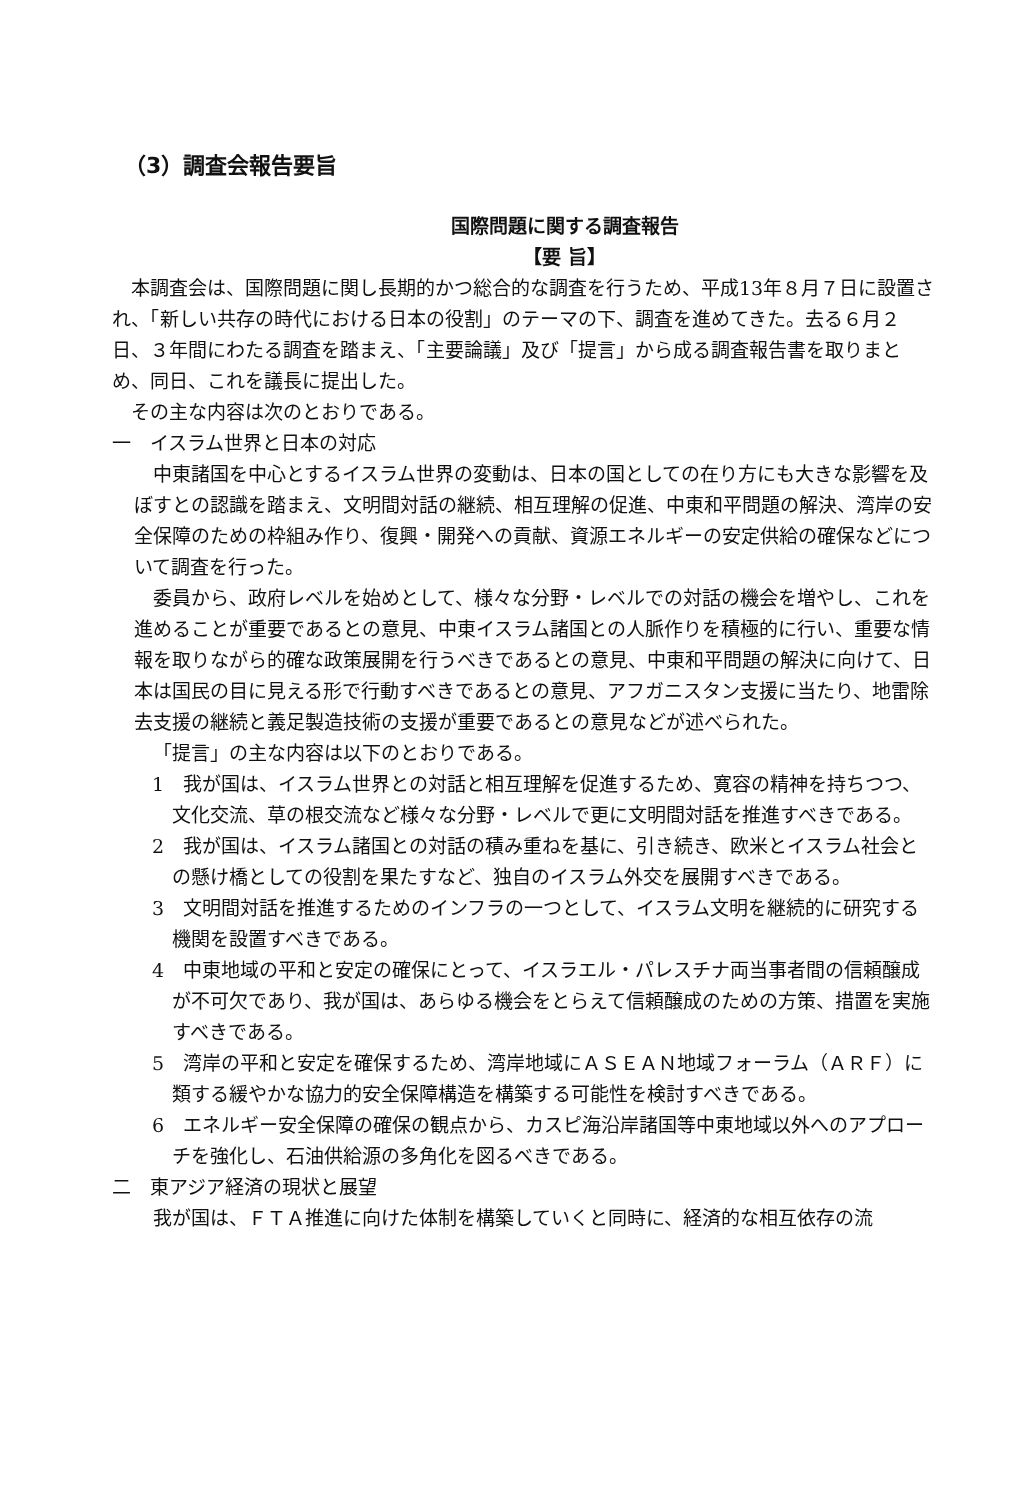（3）調査会報告要旨
国際問題に関する調査報告
【要 旨】
本調査会は、国際問題に関し長期的かつ総合的な調査を行うため、平成13年８月７日に設置され、「新しい共存の時代における日本の役割」のテーマの下、調査を進めてきた。去る６月２日、３年間にわたる調査を踏まえ、「主要論議」及び「提言」から成る調査報告書を取りまとめ、同日、これを議長に提出した。
その主な内容は次のとおりである。
一　イスラム世界と日本の対応
中東諸国を中心とするイスラム世界の変動は、日本の国としての在り方にも大きな影響を及ぼすとの認識を踏まえ、文明間対話の継続、相互理解の促進、中東和平問題の解決、湾岸の安全保障のための枠組み作り、復興・開発への貢献、資源エネルギーの安定供給の確保などについて調査を行った。
委員から、政府レベルを始めとして、様々な分野・レベルでの対話の機会を増やし、これを進めることが重要であるとの意見、中東イスラム諸国との人脈作りを積極的に行い、重要な情報を取りながら的確な政策展開を行うべきであるとの意見、中東和平問題の解決に向けて、日本は国民の目に見える形で行動すべきであるとの意見、アフガニスタン支援に当たり、地雷除去支援の継続と義足製造技術の支援が重要であるとの意見などが述べられた。
「提言」の主な内容は以下のとおりである。
1　我が国は、イスラム世界との対話と相互理解を促進するため、寛容の精神を持ちつつ、文化交流、草の根交流など様々な分野・レベルで更に文明間対話を推進すべきである。
2　我が国は、イスラム諸国との対話の積み重ねを基に、引き続き、欧米とイスラム社会との懸け橋としての役割を果たすなど、独自のイスラム外交を展開すべきである。
3　文明間対話を推進するためのインフラの一つとして、イスラム文明を継続的に研究する機関を設置すべきである。
4　中東地域の平和と安定の確保にとって、イスラエル・パレスチナ両当事者間の信頼醸成が不可欠であり、我が国は、あらゆる機会をとらえて信頼醸成のための方策、措置を実施すべきである。
5　湾岸の平和と安定を確保するため、湾岸地域にＡＳＥＡＮ地域フォーラム（ＡＲＦ）に類する緩やかな協力的安全保障構造を構築する可能性を検討すべきである。
6　エネルギー安全保障の確保の観点から、カスピ海沿岸諸国等中東地域以外へのアプローチを強化し、石油供給源の多角化を図るべきである。
二　東アジア経済の現状と展望
我が国は、ＦＴＡ推進に向けた体制を構築していくと同時に、経済的な相互依存の流